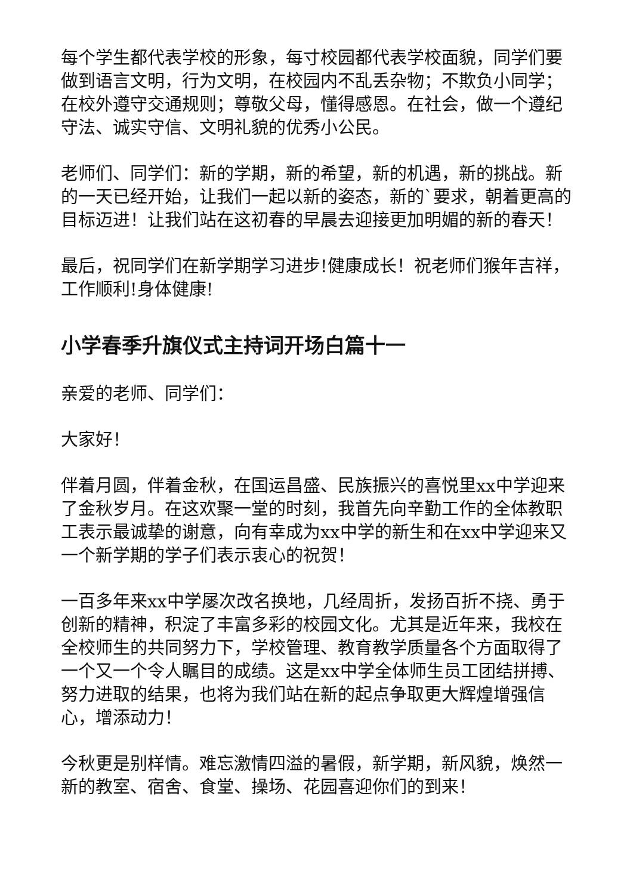每个学生都代表学校的形象，每寸校园都代表学校面貌，同学们要做到语言文明，行为文明，在校园内不乱丢杂物；不欺负小同学；在校外遵守交通规则；尊敬父母，懂得感恩。在社会，做一个遵纪守法、诚实守信、文明礼貌的优秀小公民。
老师们、同学们：新的学期，新的希望，新的机遇，新的挑战。新的一天已经开始，让我们一起以新的姿态，新的`要求，朝着更高的目标迈进！让我们站在这初春的早晨去迎接更加明媚的新的春天！
最后，祝同学们在新学期学习进步!健康成长！祝老师们猴年吉祥，工作顺利!身体健康!
小学春季升旗仪式主持词开场白篇十一
亲爱的老师、同学们：
大家好！
伴着月圆，伴着金秋，在国运昌盛、民族振兴的喜悦里xx中学迎来了金秋岁月。在这欢聚一堂的时刻，我首先向辛勤工作的全体教职工表示最诚挚的谢意，向有幸成为xx中学的新生和在xx中学迎来又一个新学期的学子们表示衷心的祝贺！
一百多年来xx中学屡次改名换地，几经周折，发扬百折不挠、勇于创新的精神，积淀了丰富多彩的校园文化。尤其是近年来，我校在全校师生的共同努力下，学校管理、教育教学质量各个方面取得了一个又一个令人瞩目的成绩。这是xx中学全体师生员工团结拼搏、努力进取的结果，也将为我们站在新的起点争取更大辉煌增强信心，增添动力！
今秋更是别样情。难忘激情四溢的暑假，新学期，新风貌，焕然一新的教室、宿舍、食堂、操场、花园喜迎你们的到来！